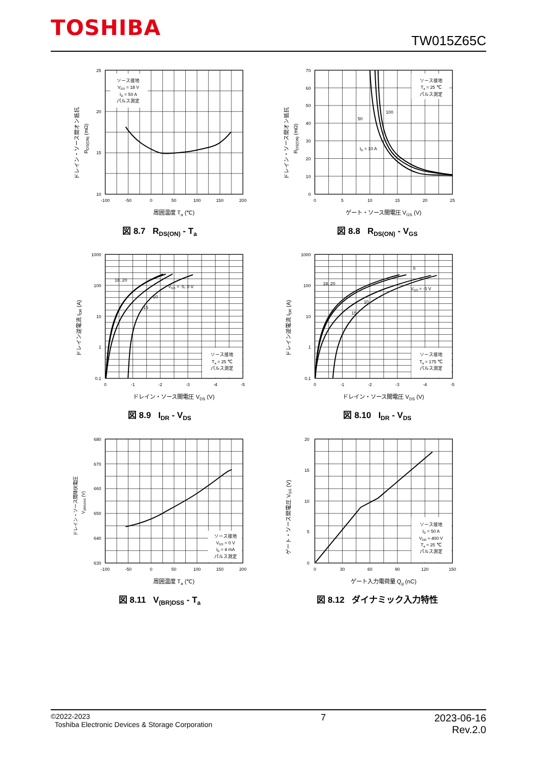TOSHIBA TW015Z65C
ソース接地
VGS = 18 V
ID = 50 A
パルス測定
25
20
15
10
-100
-50
0
50
100
150
200
周囲温度 Ta (℃)
ドレイン・ソース間オン抵抗
RDS(ON) (mΩ)
図 8.7 R<sub>DS(ON)</sub> - T<sub>a</sub>
ソース接地
Ta = 25 ℃
パルス測定
50
100
ID = 10 A
70
60
50
40
30
20
10
0
0
5
10
15
20
25
ゲート・ソース間電圧 VGS (V)
ドレイン・ソース間オン抵抗
RDS(ON) (mΩ)
図 8.8 R<sub>DS(ON)</sub> - V<sub>GS</sub>
ソース接地
Ta = 25 ℃
パルス測定
18, 20
VGS = -5, 0 V
10
15
1000
100
10
1
0.1
0
-1
-2
-3
-4
-5
ドレイン・ソース間電圧 VDS (V)
ドレイン逆電流 IDR (A)
図 8.9 I<sub>DR</sub> - V<sub>DS</sub>
ソース接地
Ta = 175 ℃
パルス測定
18, 20
0
VGS = -5 V
10
15
1000
100
10
1
0.1
0
-1
-2
-3
-4
-5
ドレイン・ソース間電圧 VDS (V)
ドレイン逆電流 IDR (A)
図 8.10 I<sub>DR</sub> - V<sub>DS</sub>
ソース接地
VGS = 0 V
ID = 4 mA
パルス測定
680
670
660
650
640
630
-100
-50
0
50
100
150
200
周囲温度 Ta (℃)
ドレイン・ソース間降伏電圧
V(BR)DSS (V)
図 8.11 V<sub>(BR)DSS</sub> - T<sub>a</sub>
ソース接地
ID = 50 A
VDD ≈ 400 V
Ta = 25 ℃
パルス測定
20
15
10
5
0
0
30
60
90
120
150
ゲート入力電荷量 Qg (nC)
ゲート・ソース間電圧 VGS (V)
図 8.12 ダイナミック入力特性
©2022-2023
Toshiba Electronic Devices & Storage Corporation
7 2023-06-16
Rev.2.0